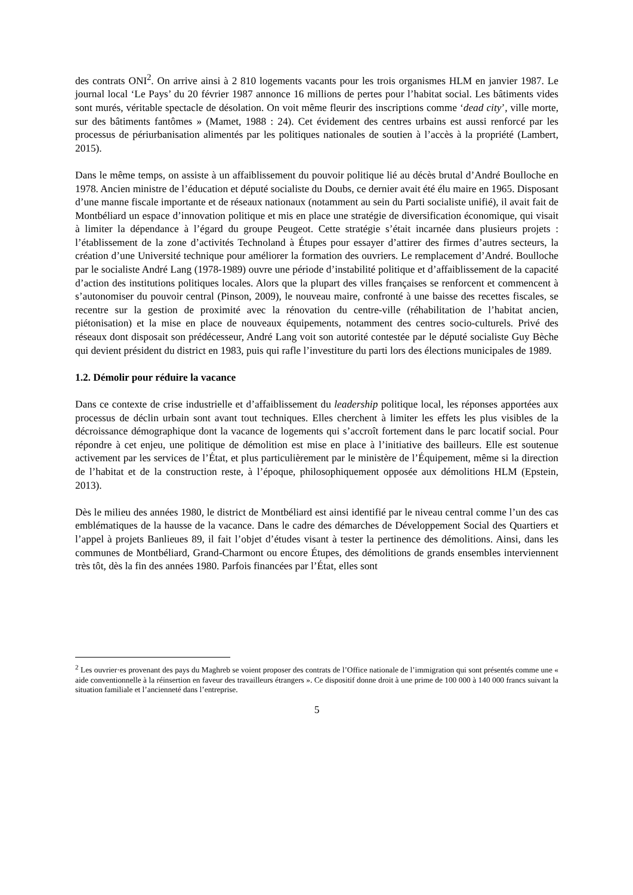des contrats ONI<sup>2</sup>. On arrive ainsi à 2 810 logements vacants pour les trois organismes HLM en janvier 1987. Le journal local ‘Le Pays’ du 20 février 1987 annonce 16 millions de pertes pour l’habitat social. Les bâtiments vides sont murés, véritable spectacle de désolation. On voit même fleurir des inscriptions comme ‘dead city’, ville morte, sur des bâtiments fantômes » (Mamet, 1988 : 24). Cet évidement des centres urbains est aussi renforcé par les processus de périurbanisation alimentés par les politiques nationales de soutien à l’accès à la propriété (Lambert, 2015).
Dans le même temps, on assiste à un affaiblissement du pouvoir politique lié au décès brutal d’André Boulloche en 1978. Ancien ministre de l’éducation et député socialiste du Doubs, ce dernier avait été élu maire en 1965. Disposant d’une manne fiscale importante et de réseaux nationaux (notamment au sein du Parti socialiste unifié), il avait fait de Montbéliard un espace d’innovation politique et mis en place une stratégie de diversification économique, qui visait à limiter la dépendance à l’égard du groupe Peugeot. Cette stratégie s’était incarnée dans plusieurs projets : l’établissement de la zone d’activités Technoland à Étupes pour essayer d’attirer des firmes d’autres secteurs, la création d’une Université technique pour améliorer la formation des ouvriers. Le remplacement d’André. Boulloche par le socialiste André Lang (1978-1989) ouvre une période d’instabilité politique et d’affaiblissement de la capacité d’action des institutions politiques locales. Alors que la plupart des villes françaises se renforcent et commencent à s’autonomiser du pouvoir central (Pinson, 2009), le nouveau maire, confronté à une baisse des recettes fiscales, se recentre sur la gestion de proximité avec la rénovation du centre-ville (réhabilitation de l’habitat ancien, piétonisation) et la mise en place de nouveaux équipements, notamment des centres socio-culturels. Privé des réseaux dont disposait son prédécesseur, André Lang voit son autorité contestée par le député socialiste Guy Bèche qui devient président du district en 1983, puis qui rafle l’investiture du parti lors des élections municipales de 1989.
1.2. Démolir pour réduire la vacance
Dans ce contexte de crise industrielle et d’affaiblissement du leadership politique local, les réponses apportées aux processus de déclin urbain sont avant tout techniques. Elles cherchent à limiter les effets les plus visibles de la décroissance démographique dont la vacance de logements qui s’accroît fortement dans le parc locatif social. Pour répondre à cet enjeu, une politique de démolition est mise en place à l’initiative des bailleurs. Elle est soutenue activement par les services de l’État, et plus particulièrement par le ministère de l’Équipement, même si la direction de l’habitat et de la construction reste, à l’époque, philosophiquement opposée aux démolitions HLM (Epstein, 2013).
Dès le milieu des années 1980, le district de Montbéliard est ainsi identifié par le niveau central comme l’un des cas emblématiques de la hausse de la vacance. Dans le cadre des démarches de Développement Social des Quartiers et l’appel à projets Banlieues 89, il fait l’objet d’études visant à tester la pertinence des démolitions. Ainsi, dans les communes de Montbéliard, Grand-Charmont ou encore Étupes, des démolitions de grands ensembles interviennent très tôt, dès la fin des années 1980. Parfois financées par l’État, elles sont
<sup>2</sup> Les ouvrier·es provenant des pays du Maghreb se voient proposer des contrats de l’Office nationale de l’immigration qui sont présentés comme une « aide conventionnelle à la réinsertion en faveur des travailleurs étrangers ». Ce dispositif donne droit à une prime de 100 000 à 140 000 francs suivant la situation familiale et l’ancienneté dans l’entreprise.
5